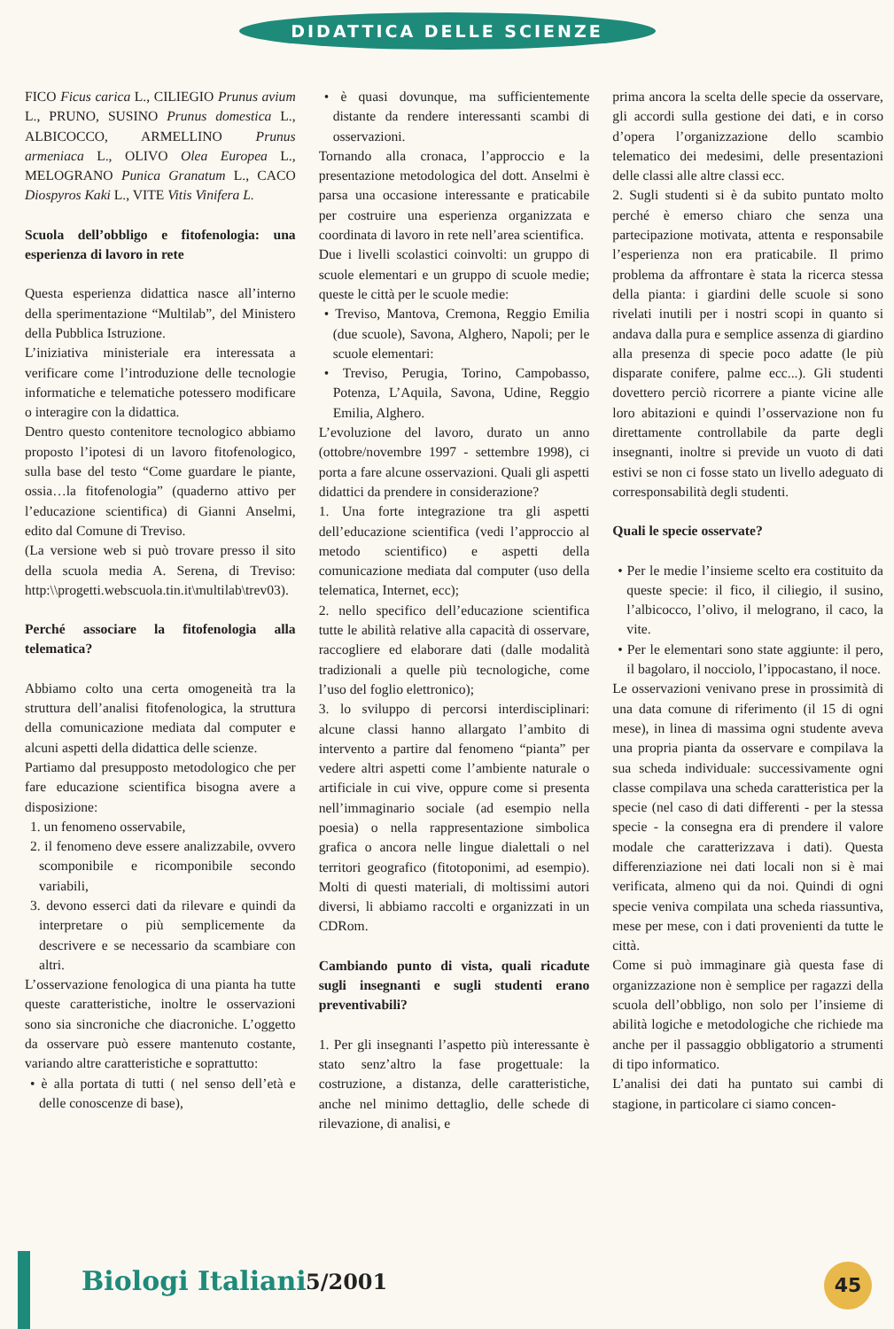DIDATTICA DELLE SCIENZE
FICO Ficus carica L., CILIEGIO Prunus avium L., PRUNO, SUSINO Prunus domestica L., ALBICOCCO, ARMELLINO Prunus armeniaca L., OLIVO Olea Europea L., MELOGRANO Punica Granatum L., CACO Diospyros Kaki L., VITE Vitis Vinifera L.
Scuola dell’obbligo e fitofenologia: una esperienza di lavoro in rete
Questa esperienza didattica nasce all’interno della sperimentazione “Multilab”, del Ministero della Pubblica Istruzione.
L’iniziativa ministeriale era interessata a verificare come l’introduzione delle tecnologie informatiche e telematiche potessero modificare o interagire con la didattica.
Dentro questo contenitore tecnologico abbiamo proposto l’ipotesi di un lavoro fitofenologico, sulla base del testo “Come guardare le piante, ossia…la fitofenologia” (quaderno attivo per l’educazione scientifica) di Gianni Anselmi, edito dal Comune di Treviso.
(La versione web si può trovare presso il sito della scuola media A. Serena, di Treviso: http:\\progetti.webscuola.tin.it\multilab\trev03).
Perché associare la fitofenologia alla telematica?
Abbiamo colto una certa omogeneità tra la struttura dell’analisi fitofenologica, la struttura della comunicazione mediata dal computer e alcuni aspetti della didattica delle scienze.
Partiamo dal presupposto metodologico che per fare educazione scientifica bisogna avere a disposizione:
1. un fenomeno osservabile,
2. il fenomeno deve essere analizzabile, ovvero scomponibile e ricomponibile secondo variabili,
3. devono esserci dati da rilevare e quindi da interpretare o più semplicemente da descrivere e se necessario da scambiare con altri.
L’osservazione fenologica di una pianta ha tutte queste caratteristiche, inoltre le osservazioni sono sia sincroniche che diacroniche. L’oggetto da osservare può essere mantenuto costante, variando altre caratteristiche e soprattutto:
• è alla portata di tutti ( nel senso dell’età e delle conoscenze di base),
• è quasi dovunque, ma sufficientemente distante da rendere interessanti scambi di osservazioni.
Tornando alla cronaca, l’approccio e la presentazione metodologica del dott. Anselmi è parsa una occasione interessante e praticabile per costruire una esperienza organizzata e coordinata di lavoro in rete nell’area scientifica.
Due i livelli scolastici coinvolti: un gruppo di scuole elementari e un gruppo di scuole medie; queste le città per le scuole medie:
• Treviso, Mantova, Cremona, Reggio Emilia (due scuole), Savona, Alghero, Napoli; per le scuole elementari:
• Treviso, Perugia, Torino, Campobasso, Potenza, L’Aquila, Savona, Udine, Reggio Emilia, Alghero.
L’evoluzione del lavoro, durato un anno (ottobre/novembre 1997 - settembre 1998), ci porta a fare alcune osservazioni. Quali gli aspetti didattici da prendere in considerazione?
1. Una forte integrazione tra gli aspetti dell’educazione scientifica (vedi l’approccio al metodo scientifico) e aspetti della comunicazione mediata dal computer (uso della telematica, Internet, ecc);
2. nello specifico dell’educazione scientifica tutte le abilità relative alla capacità di osservare, raccogliere ed elaborare dati (dalle modalità tradizionali a quelle più tecnologiche, come l’uso del foglio elettronico);
3. lo sviluppo di percorsi interdisciplinari: alcune classi hanno allargato l’ambito di intervento a partire dal fenomeno “pianta” per vedere altri aspetti come l’ambiente naturale o artificiale in cui vive, oppure come si presenta nell’immaginario sociale (ad esempio nella poesia) o nella rappresentazione simbolica grafica o ancora nelle lingue dialettali o nel territori geografico (fitotoponimi, ad esempio). Molti di questi materiali, di moltissimi autori diversi, li abbiamo raccolti e organizzati in un CDRom.
Cambiando punto di vista, quali ricadute sugli insegnanti e sugli studenti erano preventivabili?
1. Per gli insegnanti l’aspetto più interessante è stato senz’altro la fase progettuale: la costruzione, a distanza, delle caratteristiche, anche nel minimo dettaglio, delle schede di rilevazione, di analisi, e
prima ancora la scelta delle specie da osservare, gli accordi sulla gestione dei dati, e in corso d’opera l’organizzazione dello scambio telematico dei medesimi, delle presentazioni delle classi alle altre classi ecc.
2. Sugli studenti si è da subito puntato molto perché è emerso chiaro che senza una partecipazione motivata, attenta e responsabile l’esperienza non era praticabile. Il primo problema da affrontare è stata la ricerca stessa della pianta: i giardini delle scuole si sono rivelati inutili per i nostri scopi in quanto si andava dalla pura e semplice assenza di giardino alla presenza di specie poco adatte (le più disparate conifere, palme ecc...). Gli studenti dovettero perciò ricorrere a piante vicine alle loro abitazioni e quindi l’osservazione non fu direttamente controllabile da parte degli insegnanti, inoltre si previde un vuoto di dati estivi se non ci fosse stato un livello adeguato di corresponsabilità degli studenti.
Quali le specie osservate?
• Per le medie l’insieme scelto era costituito da queste specie: il fico, il ciliegio, il susino, l’albicocco, l’olivo, il melograno, il caco, la vite.
• Per le elementari sono state aggiunte: il pero, il bagolaro, il nocciolo, l’ippocastano, il noce.
Le osservazioni venivano prese in prossimità di una data comune di riferimento (il 15 di ogni mese), in linea di massima ogni studente aveva una propria pianta da osservare e compilava la sua scheda individuale: successivamente ogni classe compilava una scheda caratteristica per la specie (nel caso di dati differenti - per la stessa specie - la consegna era di prendere il valore modale che caratterizzava i dati). Questa differenziazione nei dati locali non si è mai verificata, almeno qui da noi. Quindi di ogni specie veniva compilata una scheda riassuntiva, mese per mese, con i dati provenienti da tutte le città.
Come si può immaginare già questa fase di organizzazione non è semplice per ragazzi della scuola dell’obbligo, non solo per l’insieme di abilità logiche e metodologiche che richiede ma anche per il passaggio obbligatorio a strumenti di tipo informatico.
L’analisi dei dati ha puntato sui cambi di stagione, in particolare ci siamo concen-
Biologi Italiani 5/2001 45